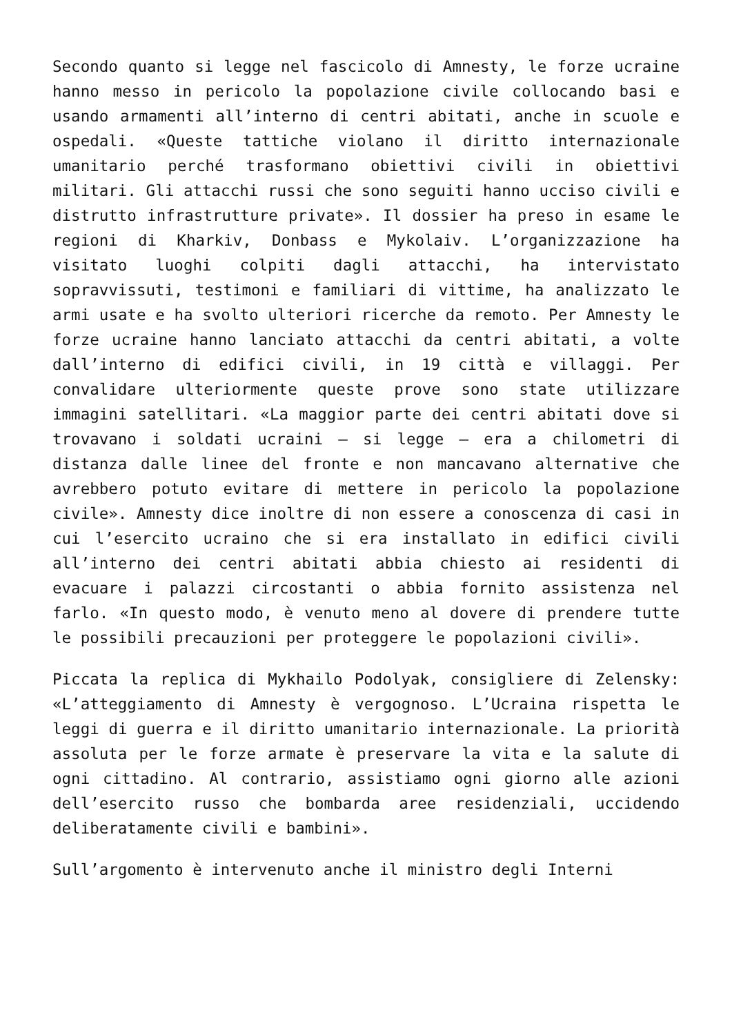Secondo quanto si legge nel fascicolo di Amnesty, le forze ucraine hanno messo in pericolo la popolazione civile collocando basi e usando armamenti all’interno di centri abitati, anche in scuole e ospedali. «Queste tattiche violano il diritto internazionale umanitario perché trasformano obiettivi civili in obiettivi militari. Gli attacchi russi che sono seguiti hanno ucciso civili e distrutto infrastrutture private». Il dossier ha preso in esame le regioni di Kharkiv, Donbass e Mykolaiv. L’organizzazione ha visitato luoghi colpiti dagli attacchi, ha intervistato sopravvissuti, testimoni e familiari di vittime, ha analizzato le armi usate e ha svolto ulteriori ricerche da remoto. Per Amnesty le forze ucraine hanno lanciato attacchi da centri abitati, a volte dall’interno di edifici civili, in 19 città e villaggi. Per convalidare ulteriormente queste prove sono state utilizzare immagini satellitari. «La maggior parte dei centri abitati dove si trovavano i soldati ucraini – si legge – era a chilometri di distanza dalle linee del fronte e non mancavano alternative che avrebbero potuto evitare di mettere in pericolo la popolazione civile». Amnesty dice inoltre di non essere a conoscenza di casi in cui l’esercito ucraino che si era installato in edifici civili all’interno dei centri abitati abbia chiesto ai residenti di evacuare i palazzi circostanti o abbia fornito assistenza nel farlo. «In questo modo, è venuto meno al dovere di prendere tutte le possibili precauzioni per proteggere le popolazioni civili».
Piccata la replica di Mykhailo Podolyak, consigliere di Zelensky: «L’atteggiamento di Amnesty è vergognoso. L’Ucraina rispetta le leggi di guerra e il diritto umanitario internazionale. La priorità assoluta per le forze armate è preservare la vita e la salute di ogni cittadino. Al contrario, assistiamo ogni giorno alle azioni dell’esercito russo che bombarda aree residenziali, uccidendo deliberatamente civili e bambini».
Sull’argomento è intervenuto anche il ministro degli Interni